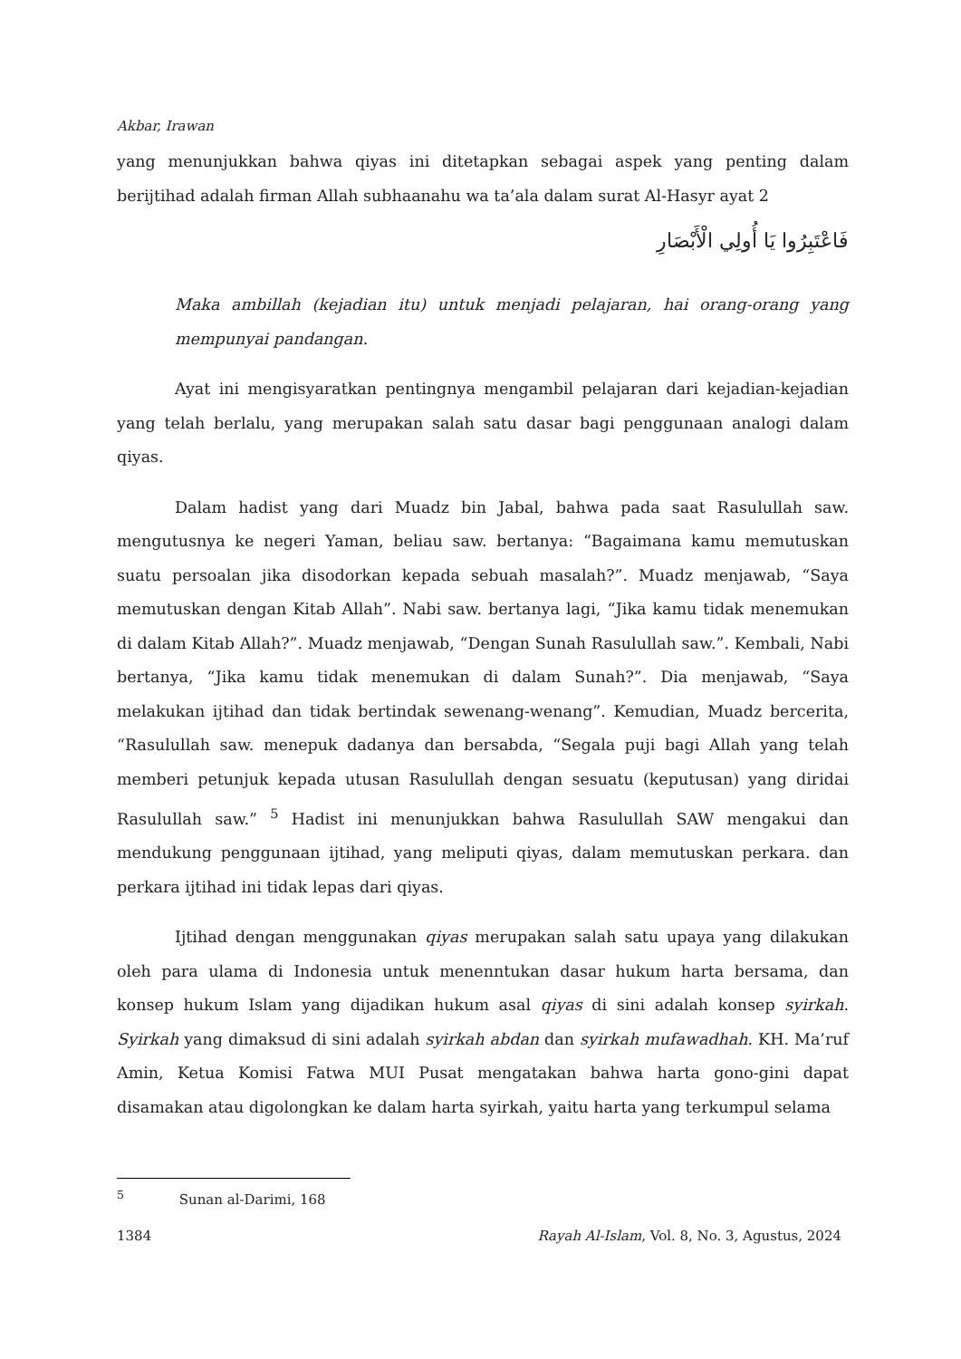Akbar, Irawan
yang menunjukkan bahwa qiyas ini ditetapkan sebagai aspek yang penting dalam berijtihad adalah firman Allah subhaanahu wa ta’ala dalam surat Al-Hasyr ayat 2
فَاعْتَبِرُوا يَا أُولِي الْأَبْصَارِ
Maka ambillah (kejadian itu) untuk menjadi pelajaran, hai orang-orang yang mempunyai pandangan.
Ayat ini mengisyaratkan pentingnya mengambil pelajaran dari kejadian-kejadian yang telah berlalu, yang merupakan salah satu dasar bagi penggunaan analogi dalam qiyas.
Dalam hadist yang dari Muadz bin Jabal, bahwa pada saat Rasulullah saw. mengutusnya ke negeri Yaman, beliau saw. bertanya: “Bagaimana kamu memutuskan suatu persoalan jika disodorkan kepada sebuah masalah?”. Muadz menjawab, “Saya memutuskan dengan Kitab Allah”. Nabi saw. bertanya lagi, “Jika kamu tidak menemukan di dalam Kitab Allah?”. Muadz menjawab, “Dengan Sunah Rasulullah saw.”. Kembali, Nabi bertanya, “Jika kamu tidak menemukan di dalam Sunah?”. Dia menjawab, “Saya melakukan ijtihad dan tidak bertindak sewenang-wenang”. Kemudian, Muadz bercerita, “Rasulullah saw. menepuk dadanya dan bersabda, “Segala puji bagi Allah yang telah memberi petunjuk kepada utusan Rasulullah dengan sesuatu (keputusan) yang diridai Rasulullah saw.” <sup>5</sup> Hadist ini menunjukkan bahwa Rasulullah SAW mengakui dan mendukung penggunaan ijtihad, yang meliputi qiyas, dalam memutuskan perkara. dan perkara ijtihad ini tidak lepas dari qiyas.
Ijtihad dengan menggunakan qiyas merupakan salah satu upaya yang dilakukan oleh para ulama di Indonesia untuk menenntukan dasar hukum harta bersama, dan konsep hukum Islam yang dijadikan hukum asal qiyas di sini adalah konsep syirkah. Syirkah yang dimaksud di sini adalah syirkah abdan dan syirkah mufawadhah. KH. Ma’ruf Amin, Ketua Komisi Fatwa MUI Pusat mengatakan bahwa harta gono-gini dapat disamakan atau digolongkan ke dalam harta syirkah, yaitu harta yang terkumpul selama
<sup>5</sup> Sunan al-Darimi, 168
1384 Rayah Al-Islam, Vol. 8, No. 3, Agustus, 2024